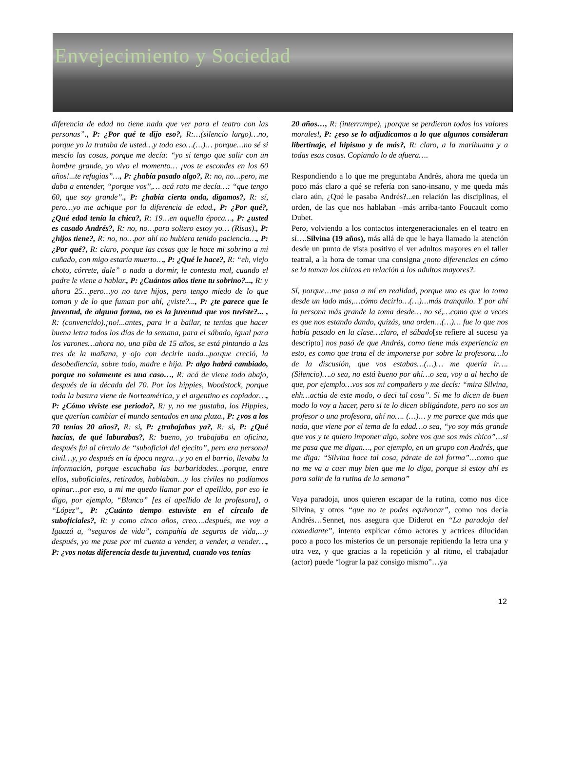Envejecimiento y Sociedad
diferencia de edad no tiene nada que ver para el teatro con las personas”., P: ¿Por qué te dijo eso?, R:…(silencio largo)…no, porque yo la trataba de usted…y todo eso…(…)… porque…no sé si mesclo las cosas, porque me decía: “yo si tengo que salir con un hombre grande, yo vivo el momento… ¡vos te escondes en los 60 años!...te refugias”…, P: ¿había pasado algo?, R: no, no…pero, me daba a entender, “porque vos”,… acá rato me decía…: “que tengo 60, que soy grande”., P: ¿había cierta onda, digamos?, R: sí, pero…yo me achique por la diferencia de edad., P: ¿Por qué?, ¿Qué edad tenía la chica?, R: 19…en aquella época…, P: ¿usted es casado Andrés?, R: no, no…para soltero estoy yo… (Risas)., P: ¿hijos tiene?, R: no, no…por ahí no hubiera tenido paciencia…, P: ¿Por qué?, R: claro, porque las cosas que le hace mi sobrino a mi cuñado, con migo estaría muerto…, P: ¿Qué le hace?, R: “eh, viejo choto, córrete, dale” o nada a dormir, le contesta mal, cuando el padre le viene a hablar., P: ¿Cuántos años tiene tu sobrino?..., R: y ahora 25…pero…yo no tuve hijos, pero tengo miedo de lo que toman y de lo que fuman por ahí, ¿viste?..., P: ¿te parece que le juventud, de alguna forma, no es la juventud que vos tuviste?... , R: (convencido).¡no!...antes, para ir a bailar, te tenías que hacer buena letra todos los días de la semana, para el sábado, igual para los varones…ahora no, una piba de 15 años, se está pintando a las tres de la mañana, y ojo con decirle nada...porque creció, la desobediencia, sobre todo, madre e hija. P: algo habrá cambiado, porque no solamente es una caso…, R: acá de viene todo abajo, después de la década del 70. Por los hippies, Woodstock, porque toda la basura viene de Norteamérica, y el argentino es copiador…, P: ¿Cómo viviste ese periodo?, R: y, no me gustaba, los Hippies, que querían cambiar el mundo sentados en una plaza., P: ¿vos a los 70 tenias 20 años?, R: si, P: ¿trabajabas ya?, R: si, P: ¿Qué hacías, de qué laburabas?, R: bueno, yo trabajaba en oficina, después fui al círculo de “suboficial del ejecito”, pero era personal civil…y, yo después en la época negra…y yo en el barrio, llevaba la información, porque escuchaba las barbaridades…porque, entre ellos, suboficiales, retirados, hablaban…y los civiles no podíamos opinar…por eso, a mi me quedo llamar por el apellido, por eso le digo, por ejemplo, “Blanco” [es el apellido de la profesora], o “López”., P: ¿Cuánto tiempo estuviste en el círculo de suboficiales?, R: y como cinco años, creo….después, me voy a Iguazú a, “seguros de vida”, compañía de seguros de vida,…y después, yo me puse por mi cuenta a vender, a vender, a vender…, P: ¿vos notas diferencia desde tu juventud, cuando vos tenías
20 años…, R: (interrumpe), ¡porque se perdieron todos los valores morales!, P: ¿eso se lo adjudicamos a lo que algunos consideran libertinaje, el hipismo y de más?, R: claro, a la marihuana y a todas esas cosas. Copiando lo de afuera….
Respondiendo a lo que me preguntaba Andrés, ahora me queda un poco más claro a qué se refería con sano-insano, y me queda más claro aún, ¿Qué le pasaba Andrés?...en relación las disciplinas, el orden, de las que nos hablaban –más arriba-tanto Foucault como Dubet.
Pero, volviendo a los contactos intergeneracionales en el teatro en sí….Silvina (19 años), más allá de que le haya llamado la atención desde un punto de vista positivo el ver adultos mayores en el taller teatral, a la hora de tomar una consigna ¿noto diferencias en cómo se la toman los chicos en relación a los adultos mayores?.
Sí, porque…me pasa a mí en realidad, porque uno es que lo toma desde un lado más,…cómo decirlo…(…)…más tranquilo. Y por ahí la persona más grande la toma desde… no sé,…como que a veces es que nos estando dando, quizás, una orden…(…)… fue lo que nos había pasado en la clase…claro, el sábado[se refiere al suceso ya descripto] nos pasó de que Andrés, como tiene más experiencia en esto, es como que trata el de imponerse por sobre la profesora…lo de la discusión, que vos estabas…(…)… me quería ir…. (Silencio)….o sea, no está bueno por ahí…o sea, voy a al hecho de que, por ejemplo…vos sos mi compañero y me decís: “mira Silvina, ehh…actúa de este modo, o deci tal cosa”. Si me lo dicen de buen modo lo voy a hacer, pero si te lo dicen obligándote, pero no sos un profesor o una profesora, ahí no…. (…)… y me parece que más que nada, que viene por el tema de la edad…o sea, “yo soy más grande que vos y te quiero imponer algo, sobre vos que sos más chico”…si me pasa que me digan…, por ejemplo, en un grupo con Andrés, que me diga: “Silvina hace tal cosa, párate de tal forma”…como que no me va a caer muy bien que me lo diga, porque si estoy ahí es para salir de la rutina de la semana”
Vaya paradoja, unos quieren escapar de la rutina, como nos dice Silvina, y otros “que no te podes equivocar”, como nos decía Andrés…Sennet, nos asegura que Diderot en “La paradoja del comediante”, intento explicar cómo actores y actrices dilucidan poco a poco los misterios de un personaje repitiendo la letra una y otra vez, y que gracias a la repetición y al ritmo, el trabajador (actor) puede “lograr la paz consigo mismo”…ya
12